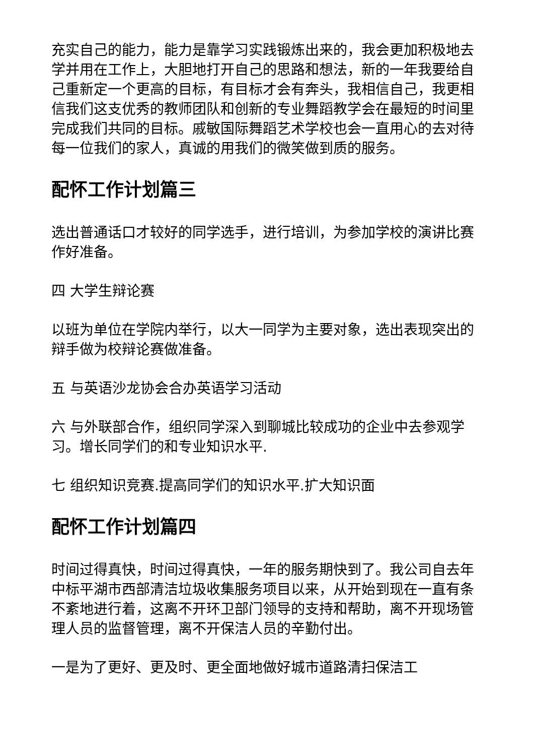充实自己的能力，能力是靠学习实践锻炼出来的，我会更加积极地去学并用在工作上，大胆地打开自己的思路和想法，新的一年我要给自己重新定一个更高的目标，有目标才会有奔头，我相信自己，我更相信我们这支优秀的教师团队和创新的专业舞蹈教学会在最短的时间里完成我们共同的目标。戚敏国际舞蹈艺术学校也会一直用心的去对待每一位我们的家人，真诚的用我们的微笑做到质的服务。
配怀工作计划篇三
选出普通话口才较好的同学选手，进行培训，为参加学校的演讲比赛作好准备。
四 大学生辩论赛
以班为单位在学院内举行，以大一同学为主要对象，选出表现突出的辩手做为校辩论赛做准备。
五 与英语沙龙协会合办英语学习活动
六 与外联部合作，组织同学深入到聊城比较成功的企业中去参观学习。增长同学们的和专业知识水平.
七 组织知识竞赛.提高同学们的知识水平.扩大知识面
配怀工作计划篇四
时间过得真快，时间过得真快，一年的服务期快到了。我公司自去年中标平湖市西部清洁垃圾收集服务项目以来，从开始到现在一直有条不紊地进行着，这离不开环卫部门领导的支持和帮助，离不开现场管理人员的监督管理，离不开保洁人员的辛勤付出。
一是为了更好、更及时、更全面地做好城市道路清扫保洁工